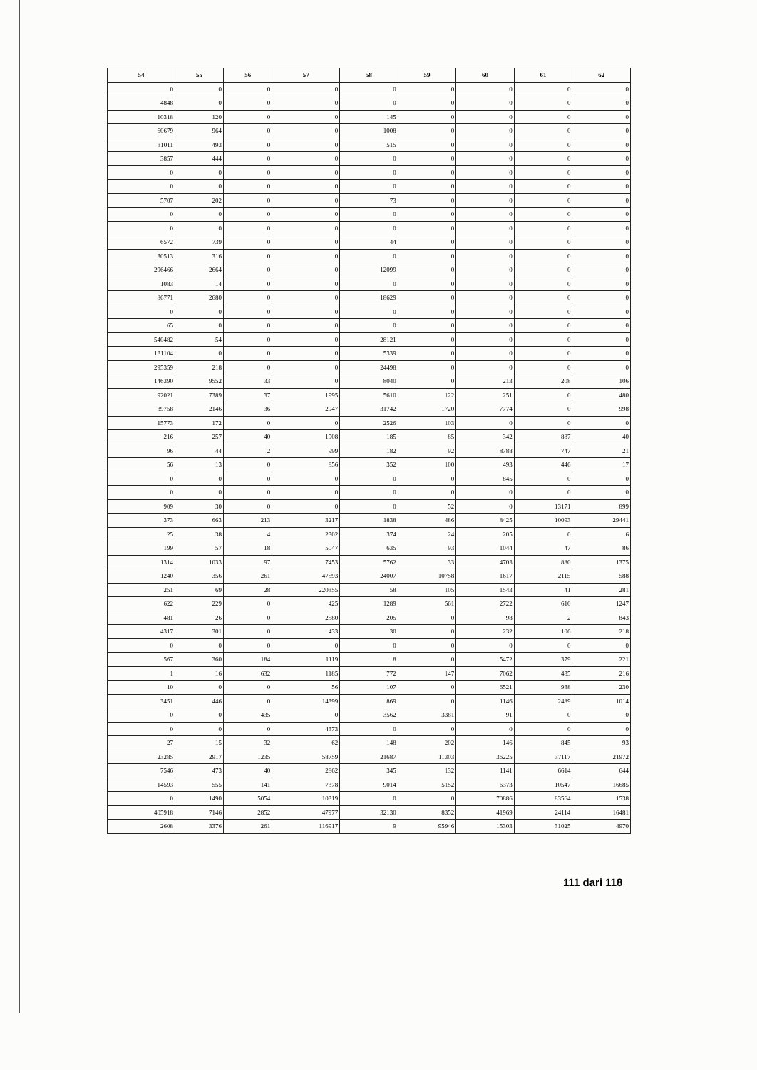| 54 | 55 | 56 | 57 | 58 | 59 | 60 | 61 | 62 |
| --- | --- | --- | --- | --- | --- | --- | --- | --- |
| 0 | 0 | 0 | 0 | 0 | 0 | 0 | 0 | 0 |
| 4848 | 0 | 0 | 0 | 0 | 0 | 0 | 0 | 0 |
| 10318 | 120 | 0 | 0 | 145 | 0 | 0 | 0 | 0 |
| 60679 | 964 | 0 | 0 | 1008 | 0 | 0 | 0 | 0 |
| 31011 | 493 | 0 | 0 | 515 | 0 | 0 | 0 | 0 |
| 3857 | 444 | 0 | 0 | 0 | 0 | 0 | 0 | 0 |
| 0 | 0 | 0 | 0 | 0 | 0 | 0 | 0 | 0 |
| 0 | 0 | 0 | 0 | 0 | 0 | 0 | 0 | 0 |
| 5707 | 202 | 0 | 0 | 73 | 0 | 0 | 0 | 0 |
| 0 | 0 | 0 | 0 | 0 | 0 | 0 | 0 | 0 |
| 0 | 0 | 0 | 0 | 0 | 0 | 0 | 0 | 0 |
| 6572 | 739 | 0 | 0 | 44 | 0 | 0 | 0 | 0 |
| 30513 | 316 | 0 | 0 | 0 | 0 | 0 | 0 | 0 |
| 296466 | 2664 | 0 | 0 | 12099 | 0 | 0 | 0 | 0 |
| 1083 | 14 | 0 | 0 | 0 | 0 | 0 | 0 | 0 |
| 86771 | 2680 | 0 | 0 | 18629 | 0 | 0 | 0 | 0 |
| 0 | 0 | 0 | 0 | 0 | 0 | 0 | 0 | 0 |
| 65 | 0 | 0 | 0 | 0 | 0 | 0 | 0 | 0 |
| 540482 | 54 | 0 | 0 | 28121 | 0 | 0 | 0 | 0 |
| 131104 | 0 | 0 | 0 | 5339 | 0 | 0 | 0 | 0 |
| 295359 | 218 | 0 | 0 | 24498 | 0 | 0 | 0 | 0 |
| 146390 | 9552 | 33 | 0 | 8040 | 0 | 213 | 208 | 106 |
| 92021 | 7389 | 37 | 1995 | 5610 | 122 | 251 | 0 | 480 |
| 39758 | 2146 | 36 | 2947 | 31742 | 1720 | 7774 | 0 | 998 |
| 15773 | 172 | 0 | 0 | 2526 | 103 | 0 | 0 | 0 |
| 216 | 257 | 40 | 1908 | 185 | 85 | 342 | 887 | 40 |
| 96 | 44 | 2 | 999 | 182 | 92 | 8788 | 747 | 21 |
| 56 | 13 | 0 | 856 | 352 | 100 | 493 | 446 | 17 |
| 0 | 0 | 0 | 0 | 0 | 0 | 845 | 0 | 0 |
| 0 | 0 | 0 | 0 | 0 | 0 | 0 | 0 | 0 |
| 909 | 30 | 0 | 0 | 0 | 52 | 0 | 13171 | 899 |
| 373 | 663 | 213 | 3217 | 1838 | 486 | 8425 | 10093 | 29441 |
| 25 | 38 | 4 | 2302 | 374 | 24 | 205 | 0 | 6 |
| 199 | 57 | 18 | 5047 | 635 | 93 | 1044 | 47 | 86 |
| 1314 | 1033 | 97 | 7453 | 5762 | 33 | 4703 | 880 | 1375 |
| 1240 | 356 | 261 | 47593 | 24007 | 10758 | 1617 | 2115 | 588 |
| 251 | 69 | 28 | 220355 | 58 | 105 | 1543 | 41 | 281 |
| 622 | 229 | 0 | 425 | 1289 | 561 | 2722 | 610 | 1247 |
| 481 | 26 | 0 | 2580 | 205 | 0 | 98 | 2 | 843 |
| 4317 | 301 | 0 | 433 | 30 | 0 | 232 | 106 | 218 |
| 0 | 0 | 0 | 0 | 0 | 0 | 0 | 0 | 0 |
| 567 | 360 | 184 | 1119 | 8 | 0 | 5472 | 379 | 221 |
| 1 | 16 | 632 | 1185 | 772 | 147 | 7062 | 435 | 216 |
| 10 | 0 | 0 | 56 | 107 | 0 | 6521 | 938 | 230 |
| 3451 | 446 | 0 | 14399 | 869 | 0 | 1146 | 2489 | 1014 |
| 0 | 0 | 435 | 0 | 3562 | 3381 | 91 | 0 | 0 |
| 0 | 0 | 0 | 4373 | 0 | 0 | 0 | 0 | 0 |
| 27 | 15 | 32 | 62 | 148 | 202 | 146 | 845 | 93 |
| 23285 | 2917 | 1235 | 58759 | 21687 | 11303 | 36225 | 37117 | 21972 |
| 7546 | 473 | 40 | 2862 | 345 | 132 | 1141 | 6614 | 644 |
| 14593 | 555 | 141 | 7378 | 9014 | 5152 | 6373 | 10547 | 16685 |
| 0 | 1490 | 5054 | 10319 | 0 | 0 | 70886 | 83564 | 1538 |
| 405918 | 7146 | 2852 | 47977 | 32130 | 8352 | 41969 | 24114 | 16481 |
| 2608 | 3376 | 261 | 116917 | 9 | 95946 | 15303 | 31025 | 4970 |
111 dari 118